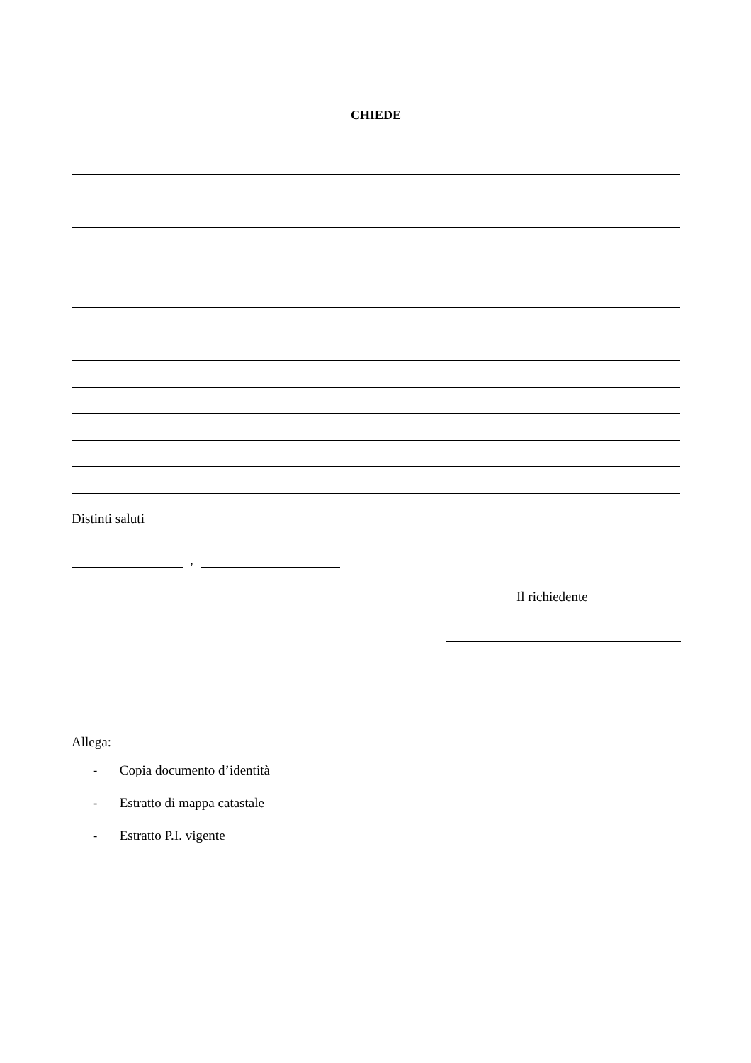CHIEDE
Distinti saluti
,
Il richiedente
Allega:
- Copia documento d’identità
- Estratto di mappa catastale
- Estratto P.I. vigente